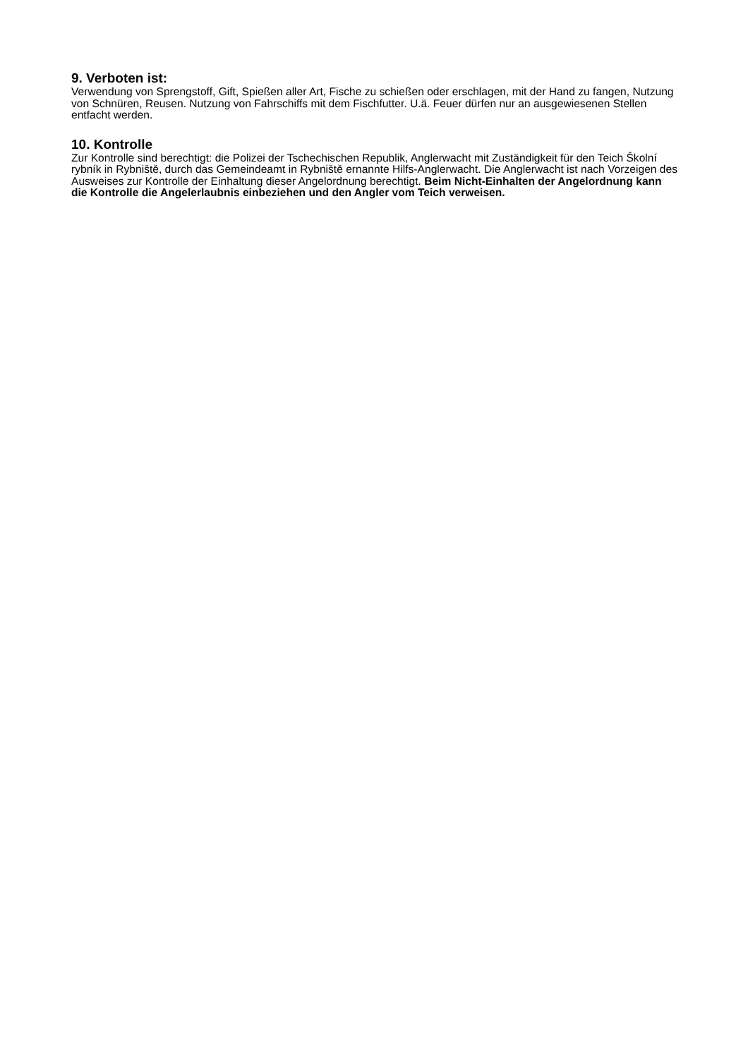9. Verboten ist:
Verwendung von Sprengstoff, Gift, Spießen aller Art, Fische zu schießen oder erschlagen, mit der Hand zu fangen, Nutzung von Schnüren, Reusen. Nutzung von Fahrschiffs mit dem Fischfutter. U.ä. Feuer dürfen nur an ausgewiesenen Stellen entfacht werden.
10. Kontrolle
Zur Kontrolle sind berechtigt: die Polizei der Tschechischen Republik, Anglerwacht mit Zuständigkeit für den Teich Školní rybník in Rybniště, durch das Gemeindeamt in Rybniště ernannte Hilfs-Anglerwacht. Die Anglerwacht ist nach Vorzeigen des Ausweises zur Kontrolle der Einhaltung dieser Angelordnung berechtigt. Beim Nicht-Einhalten der Angelordnung kann die Kontrolle die Angelerlaubnis einbeziehen und den Angler vom Teich verweisen.